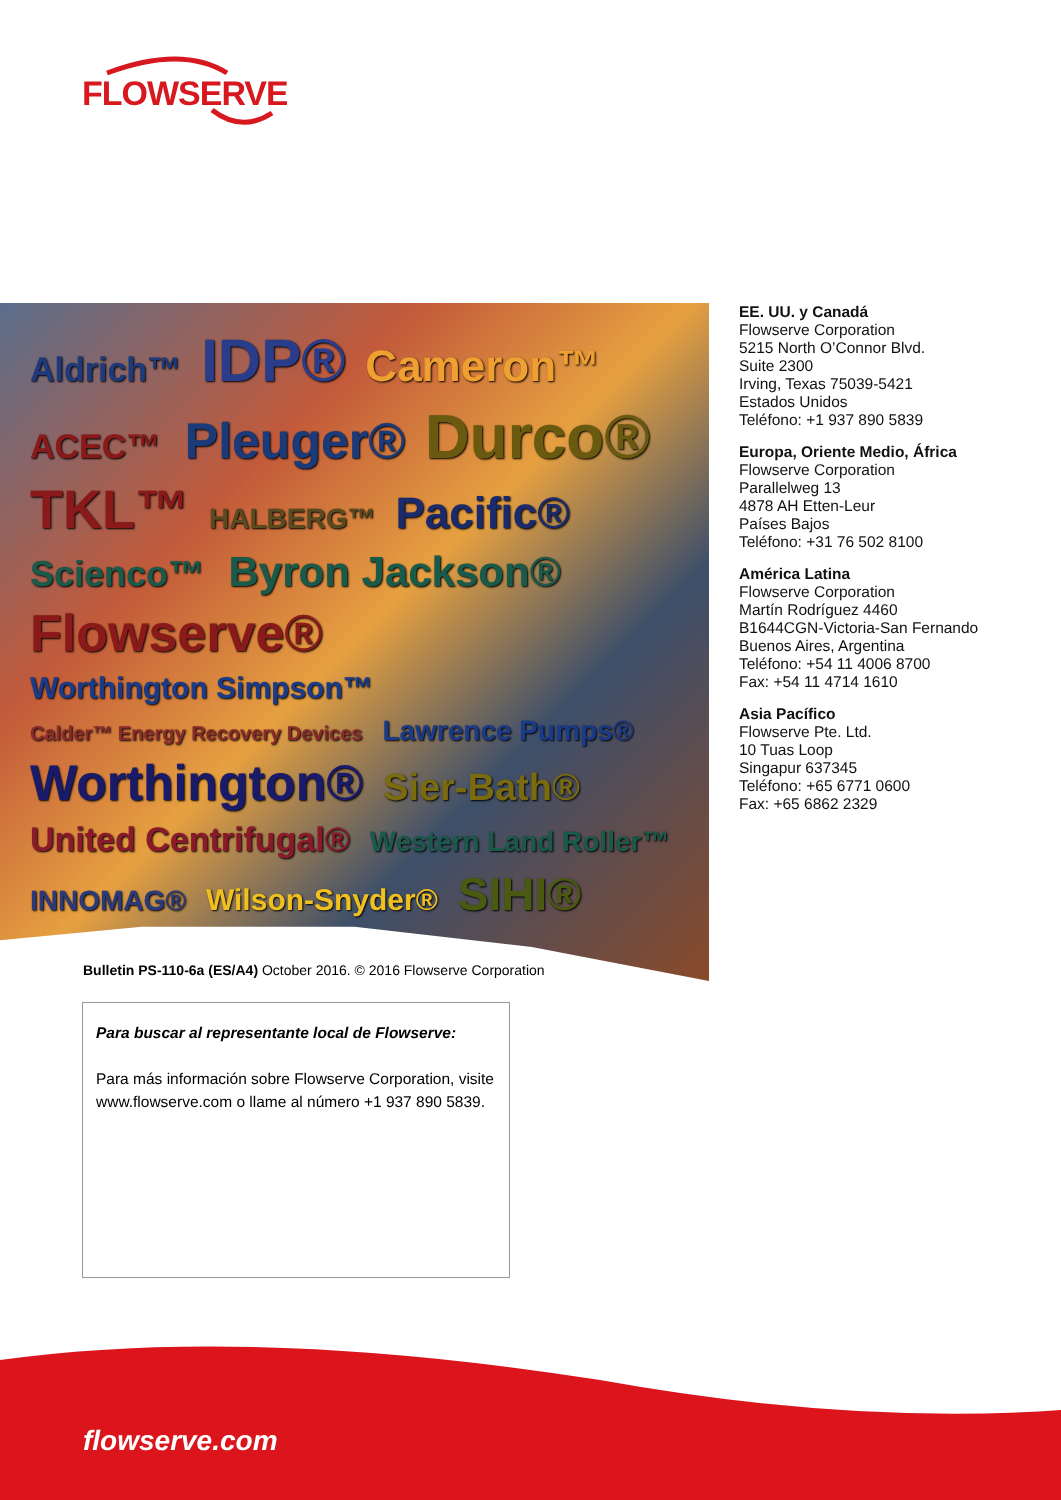FLOWSERVE
Aldrich™ IDP® Cameron™ ACEC™ Pleuger® Durco® TKL™ HALBERG™ Pacific® Scienco™ Byron Jackson® Flowserve® Worthington Simpson™ Calder™ Energy Recovery Devices Lawrence Pumps® Worthington® Sier-Bath® United Centrifugal® Western Land Roller™ INNOMAG® Wilson-Snyder® SIHI®
EE. UU. y Canadá
Flowserve Corporation
5215 North O’Connor Blvd.
Suite 2300
Irving, Texas 75039-5421
Estados Unidos
Teléfono: +1 937 890 5839
Europa, Oriente Medio, África
Flowserve Corporation
Parallelweg 13
4878 AH Etten-Leur
Países Bajos
Teléfono: +31 76 502 8100
América Latina
Flowserve Corporation
Martín Rodríguez 4460
B1644CGN-Victoria-San Fernando
Buenos Aires, Argentina
Teléfono: +54 11 4006 8700
Fax: +54 11 4714 1610
Asia Pacífico
Flowserve Pte. Ltd.
10 Tuas Loop
Singapur 637345
Teléfono: +65 6771 0600
Fax: +65 6862 2329
Bulletin PS-110-6a (ES/A4) October 2016. © 2016 Flowserve Corporation
Para buscar al representante local de Flowserve:
Para más información sobre Flowserve Corporation, visite www.flowserve.com o llame al número +1 937 890 5839.
flowserve.com